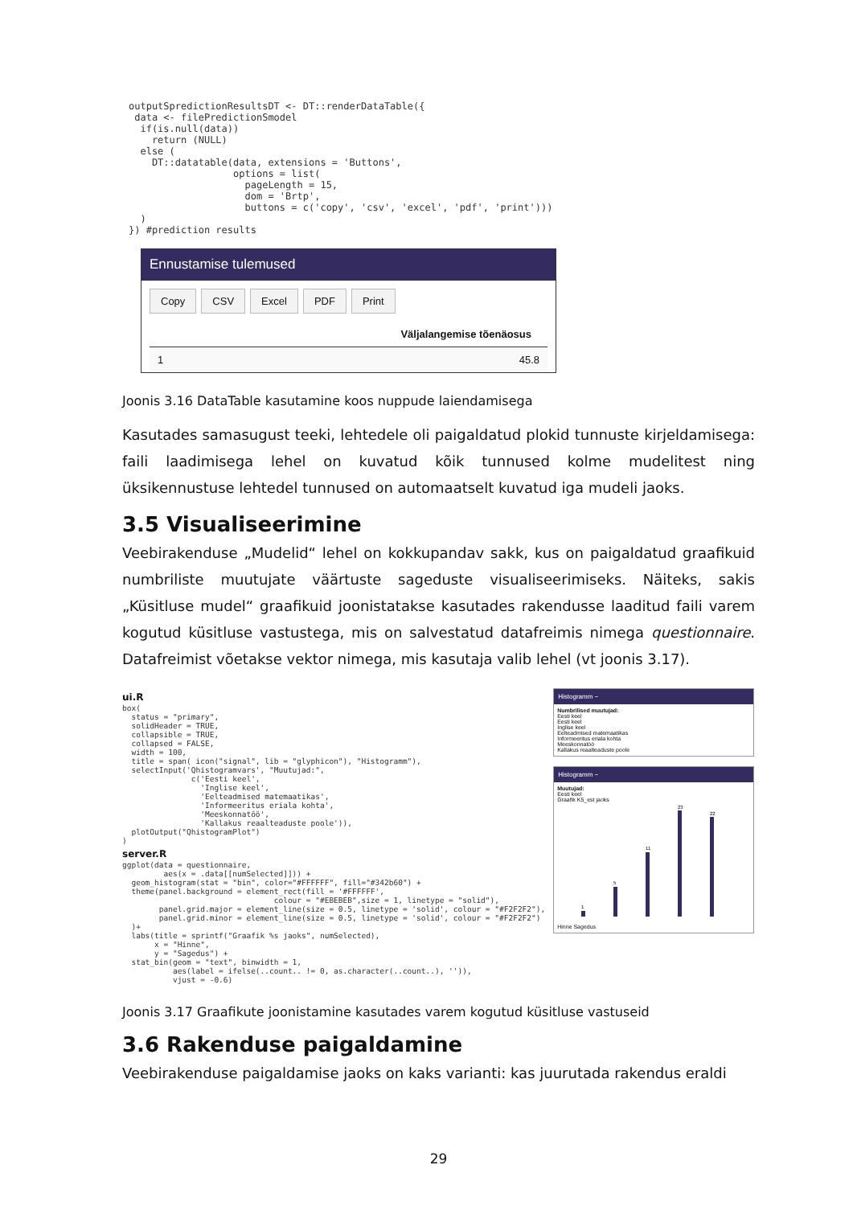outputSpredictionResultsDT <- DT::renderDataTable({
 data <- filePredictionSmodel
  if(is.null(data))
    return (NULL)
  else (
    DT::datatable(data, extensions = 'Buttons',
                  options = list(
                    pageLength = 15,
                    dom = 'Brtp',
                    buttons = c('copy', 'csv', 'excel', 'pdf', 'print')))
  )
}) #prediction results
Ennustamise tulemused
Copy CSV Excel PDF Print
Väljalangemise tõenäosus
1 45.8
Joonis 3.16 DataTable kasutamine koos nuppude laiendamisega
Kasutades samasugust teeki, lehtedele oli paigaldatud plokid tunnuste kirjeldamisega: faili laadimisega lehel on kuvatud kõik tunnused kolme mudelitest ning üksikennustuse lehtedel tunnused on automaatselt kuvatud iga mudeli jaoks.
3.5 Visualiseerimine
Veebirakenduse „Mudelid“ lehel on kokkupandav sakk, kus on paigaldatud graafikuid numbriliste muutujate väärtuste sageduste visualiseerimiseks. Näiteks, sakis „Küsitluse mudel“ graafikuid joonistatakse kasutades rakendusse laaditud faili varem kogutud küsitluse vastustega, mis on salvestatud datafreimis nimega questionnaire. Datafreimist võetakse vektor nimega, mis kasutaja valib lehel (vt joonis 3.17).
ui.R
box(
  status = "primary",
  solidHeader = TRUE,
  collapsible = TRUE,
  collapsed = FALSE,
  width = 100,
  title = span( icon("signal", lib = "glyphicon"), "Histogramm"),
  selectInput('Qhistogramvars', "Muutujad:",
               c('Eesti keel',
                 'Inglise keel',
                 'Eelteadmised matemaatikas',
                 'Informeeritus eriala kohta',
                 'Meeskonnatöö',
                 'Kallakus reaalteaduste poole')),
  plotOutput("QhistogramPlot")
)
server.R
ggplot(data = questionnaire,
         aes(x = .data[[numSelected]])) +
  geom_histogram(stat = "bin", color="#FFFFFF", fill="#342b60") +
  theme(panel.background = element_rect(fill = '#FFFFFF',
                                 colour = "#EBEBEB",size = 1, linetype = "solid"),
        panel.grid.major = element_line(size = 0.5, linetype = 'solid', colour = "#F2F2F2"),
        panel.grid.minor = element_line(size = 0.5, linetype = 'solid', colour = "#F2F2F2")
  )+
  labs(title = sprintf("Graafik %s jaoks", numSelected),
       x = "Hinne",
       y = "Sagedus") +
  stat_bin(geom = "text", binwidth = 1,
           aes(label = ifelse(..count.. != 0, as.character(..count..), '')),
           vjust = -0.6)
Histogramm −
Numbrilised muutujad:
Eesti keel
Eesti keel
Inglise keel
Eelteadmised matemaatikas
Informeeritus eriala kohta
Meeskonnatöö
Kallakus reaalteaduste poole
Histogramm −
Muutujad:
Eesti keel
Graafik K5_est jaoks
1
5
11
23
22
Hinne Sagedus
Joonis 3.17 Graafikute joonistamine kasutades varem kogutud küsitluse vastuseid
3.6 Rakenduse paigaldamine
Veebirakenduse paigaldamise jaoks on kaks varianti: kas juurutada rakendus eraldi
29